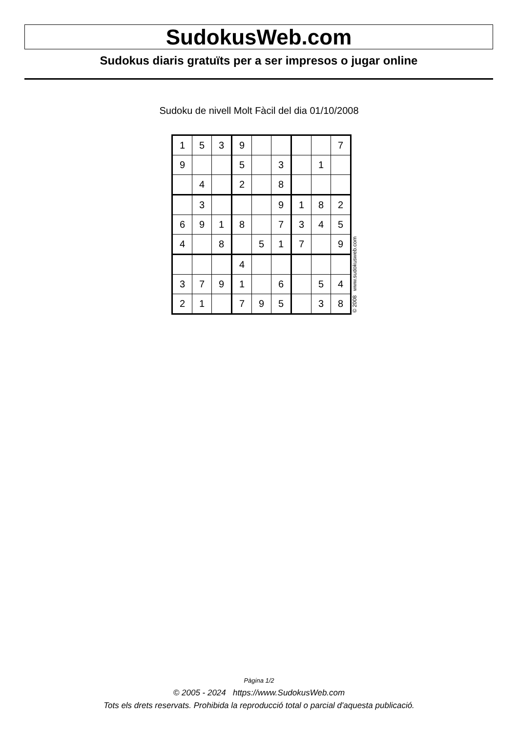SudokusWeb.com
Sudokus diaris gratuïts per a ser impresos o jugar online
Sudoku de nivell Molt Fàcil del dia 01/10/2008
| 1 | 5 | 3 | 9 | | | | | 7 |
| 9 | | | 5 | | 3 | | 1 | |
| | 4 | | 2 | | 8 | | | |
| | 3 | | | | 9 | 1 | 8 | 2 |
| 6 | 9 | 1 | 8 | | 7 | 3 | 4 | 5 |
| 4 | | 8 | | 5 | 1 | 7 | | 9 |
| | | | 4 | | | | | |
| 3 | 7 | 9 | 1 | | 6 | | 5 | 4 |
| 2 | 1 | | 7 | 9 | 5 | | 3 | 8 |
© 2008 www.sudokusweb.com
Pàgina 1/2
© 2005 - 2024 https://www.SudokusWeb.com
Tots els drets reservats. Prohibida la reproducció total o parcial d'aquesta publicació.